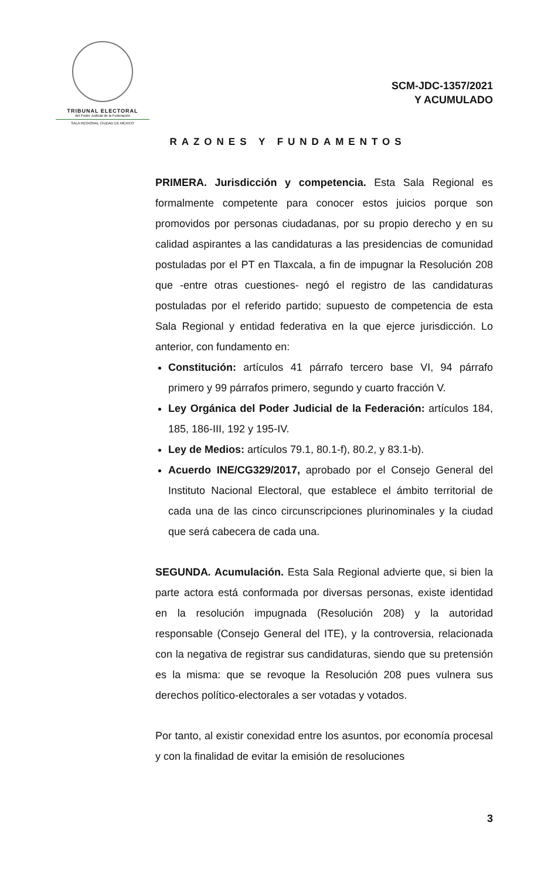TRIBUNAL ELECTORAL
del Poder Judicial de la Federación
SALA REGIONAL CIUDAD DE MÉXICO
SCM-JDC-1357/2021
Y ACUMULADO
RAZONES Y FUNDAMENTOS
PRIMERA. Jurisdicción y competencia. Esta Sala Regional es formalmente competente para conocer estos juicios porque son promovidos por personas ciudadanas, por su propio derecho y en su calidad aspirantes a las candidaturas a las presidencias de comunidad postuladas por el PT en Tlaxcala, a fin de impugnar la Resolución 208 que -entre otras cuestiones- negó el registro de las candidaturas postuladas por el referido partido; supuesto de competencia de esta Sala Regional y entidad federativa en la que ejerce jurisdicción. Lo anterior, con fundamento en:
Constitución: artículos 41 párrafo tercero base VI, 94 párrafo primero y 99 párrafos primero, segundo y cuarto fracción V.
Ley Orgánica del Poder Judicial de la Federación: artículos 184, 185, 186-III, 192 y 195-IV.
Ley de Medios: artículos 79.1, 80.1-f), 80.2, y 83.1-b).
Acuerdo INE/CG329/2017, aprobado por el Consejo General del Instituto Nacional Electoral, que establece el ámbito territorial de cada una de las cinco circunscripciones plurinominales y la ciudad que será cabecera de cada una.
SEGUNDA. Acumulación. Esta Sala Regional advierte que, si bien la parte actora está conformada por diversas personas, existe identidad en la resolución impugnada (Resolución 208) y la autoridad responsable (Consejo General del ITE), y la controversia, relacionada con la negativa de registrar sus candidaturas, siendo que su pretensión es la misma: que se revoque la Resolución 208 pues vulnera sus derechos político-electorales a ser votadas y votados.
Por tanto, al existir conexidad entre los asuntos, por economía procesal y con la finalidad de evitar la emisión de resoluciones
3